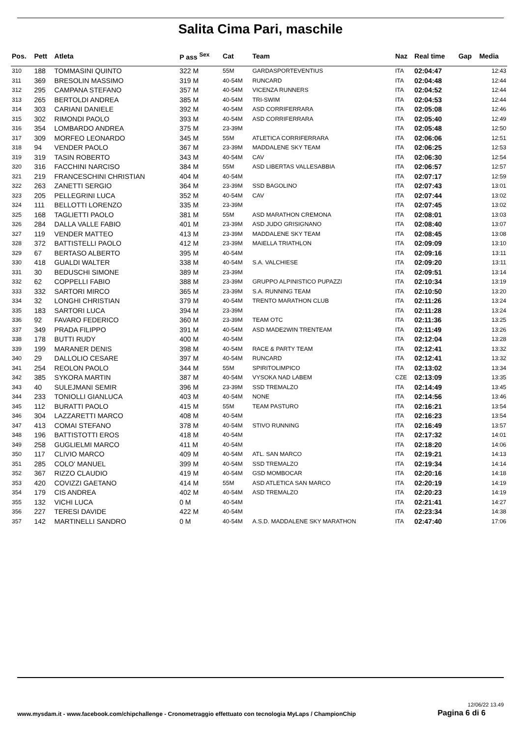Salita Cima Pari, maschile
| Pos. | Pett | Atleta | P ass <sup>Sex</sup> | Cat | Team | Naz | Real time | Gap | Media |
| --- | --- | --- | --- | --- | --- | --- | --- | --- | --- |
| 310 | 188 | TOMMASINI QUINTO | 322 M | 55M | GARDASPORTEVENTIUS | ITA | 02:04:47 | | 12:43 |
| 311 | 369 | BRESOLIN MASSIMO | 319 M | 40-54M | RUNCARD | ITA | 02:04:48 | | 12:44 |
| 312 | 295 | CAMPANA STEFANO | 357 M | 40-54M | VICENZA RUNNERS | ITA | 02:04:52 | | 12:44 |
| 313 | 265 | BERTOLDI ANDREA | 385 M | 40-54M | TRI-SWIM | ITA | 02:04:53 | | 12:44 |
| 314 | 303 | CARIANI DANIELE | 392 M | 40-54M | ASD CORRIFERRARA | ITA | 02:05:08 | | 12:46 |
| 315 | 302 | RIMONDI PAOLO | 393 M | 40-54M | ASD CORRIFERRARA | ITA | 02:05:40 | | 12:49 |
| 316 | 354 | LOMBARDO ANDREA | 375 M | 23-39M | | ITA | 02:05:48 | | 12:50 |
| 317 | 309 | MORFEO LEONARDO | 345 M | 55M | ATLETICA CORRIFERRARA | ITA | 02:06:06 | | 12:51 |
| 318 | 94 | VENDER PAOLO | 367 M | 23-39M | MADDALENE SKY TEAM | ITA | 02:06:25 | | 12:53 |
| 319 | 319 | TASIN ROBERTO | 343 M | 40-54M | CAV | ITA | 02:06:30 | | 12:54 |
| 320 | 316 | FACCHINI NARCISO | 384 M | 55M | ASD LIBERTAS VALLESABBIA | ITA | 02:06:57 | | 12:57 |
| 321 | 219 | FRANCESCHINI CHRISTIAN | 404 M | 40-54M | | ITA | 02:07:17 | | 12:59 |
| 322 | 263 | ZANETTI SERGIO | 364 M | 23-39M | SSD BAGOLINO | ITA | 02:07:43 | | 13:01 |
| 323 | 205 | PELLEGRINI LUCA | 352 M | 40-54M | CAV | ITA | 02:07:44 | | 13:02 |
| 324 | 111 | BELLOTTI LORENZO | 335 M | 23-39M | | ITA | 02:07:45 | | 13:02 |
| 325 | 168 | TAGLIETTI PAOLO | 381 M | 55M | ASD MARATHON CREMONA | ITA | 02:08:01 | | 13:03 |
| 326 | 284 | DALLA VALLE FABIO | 401 M | 23-39M | ASD JUDO GRISIGNANO | ITA | 02:08:40 | | 13:07 |
| 327 | 119 | VENDER MATTEO | 413 M | 23-39M | MADDALENE SKY TEAM | ITA | 02:08:45 | | 13:08 |
| 328 | 372 | BATTISTELLI PAOLO | 412 M | 23-39M | MAIELLA TRIATHLON | ITA | 02:09:09 | | 13:10 |
| 329 | 67 | BERTASO ALBERTO | 395 M | 40-54M | | ITA | 02:09:16 | | 13:11 |
| 330 | 418 | GUALDI WALTER | 338 M | 40-54M | S.A. VALCHIESE | ITA | 02:09:20 | | 13:11 |
| 331 | 30 | BEDUSCHI SIMONE | 389 M | 23-39M | | ITA | 02:09:51 | | 13:14 |
| 332 | 62 | COPPELLI FABIO | 388 M | 23-39M | GRUPPO ALPINISTICO PUPAZZI | ITA | 02:10:34 | | 13:19 |
| 333 | 332 | SARTORI MIRCO | 365 M | 23-39M | S.A. RUNNING TEAM | ITA | 02:10:50 | | 13:20 |
| 334 | 32 | LONGHI CHRISTIAN | 379 M | 40-54M | TRENTO MARATHON CLUB | ITA | 02:11:26 | | 13:24 |
| 335 | 183 | SARTORI LUCA | 394 M | 23-39M | | ITA | 02:11:28 | | 13:24 |
| 336 | 92 | FAVARO FEDERICO | 360 M | 23-39M | TEAM OTC | ITA | 02:11:36 | | 13:25 |
| 337 | 349 | PRADA FILIPPO | 391 M | 40-54M | ASD MADE2WIN TRENTEAM | ITA | 02:11:49 | | 13:26 |
| 338 | 178 | BUTTI RUDY | 400 M | 40-54M | | ITA | 02:12:04 | | 13:28 |
| 339 | 199 | MARANER DENIS | 398 M | 40-54M | RACE & PARTY TEAM | ITA | 02:12:41 | | 13:32 |
| 340 | 29 | DALLOLIO CESARE | 397 M | 40-54M | RUNCARD | ITA | 02:12:41 | | 13:32 |
| 341 | 254 | REOLON PAOLO | 344 M | 55M | SPIRITOLIMPICO | ITA | 02:13:02 | | 13:34 |
| 342 | 385 | SYKORA MARTIN | 387 M | 40-54M | VYSOKA NAD LABEM | CZE | 02:13:09 | | 13:35 |
| 343 | 40 | SULEJMANI SEMIR | 396 M | 23-39M | SSD TREMALZO | ITA | 02:14:49 | | 13:45 |
| 344 | 233 | TONIOLLI GIANLUCA | 403 M | 40-54M | NONE | ITA | 02:14:56 | | 13:46 |
| 345 | 112 | BURATTI PAOLO | 415 M | 55M | TEAM PASTURO | ITA | 02:16:21 | | 13:54 |
| 346 | 304 | LAZZARETTI MARCO | 408 M | 40-54M | | ITA | 02:16:23 | | 13:54 |
| 347 | 413 | COMAI STEFANO | 378 M | 40-54M | STIVO RUNNING | ITA | 02:16:49 | | 13:57 |
| 348 | 196 | BATTISTOTTI EROS | 418 M | 40-54M | | ITA | 02:17:32 | | 14:01 |
| 349 | 258 | GUGLIELMI MARCO | 411 M | 40-54M | | ITA | 02:18:20 | | 14:06 |
| 350 | 117 | CLIVIO MARCO | 409 M | 40-54M | ATL. SAN MARCO | ITA | 02:19:21 | | 14:13 |
| 351 | 285 | COLO' MANUEL | 399 M | 40-54M | SSD TREMALZO | ITA | 02:19:34 | | 14:14 |
| 352 | 367 | RIZZO CLAUDIO | 419 M | 40-54M | GSD MOMBOCAR | ITA | 02:20:16 | | 14:18 |
| 353 | 420 | COVIZZI GAETANO | 414 M | 55M | ASD ATLETICA SAN MARCO | ITA | 02:20:19 | | 14:19 |
| 354 | 179 | CIS ANDREA | 402 M | 40-54M | ASD TREMALZO | ITA | 02:20:23 | | 14:19 |
| 355 | 132 | VICHI LUCA | 0 M | 40-54M | | ITA | 02:21:41 | | 14:27 |
| 356 | 227 | TERESI DAVIDE | 422 M | 40-54M | | ITA | 02:23:34 | | 14:38 |
| 357 | 142 | MARTINELLI SANDRO | 0 M | 40-54M | A.S.D. MADDALENE SKY MARATHON | ITA | 02:47:40 | | 17:06 |
www.mysdam.it - www.facebook.com/chipchallenge - Cronometraggio effettuato con tecnologia MyLaps / ChampionChip
12/06/22 13.49
Pagina 6 di 6